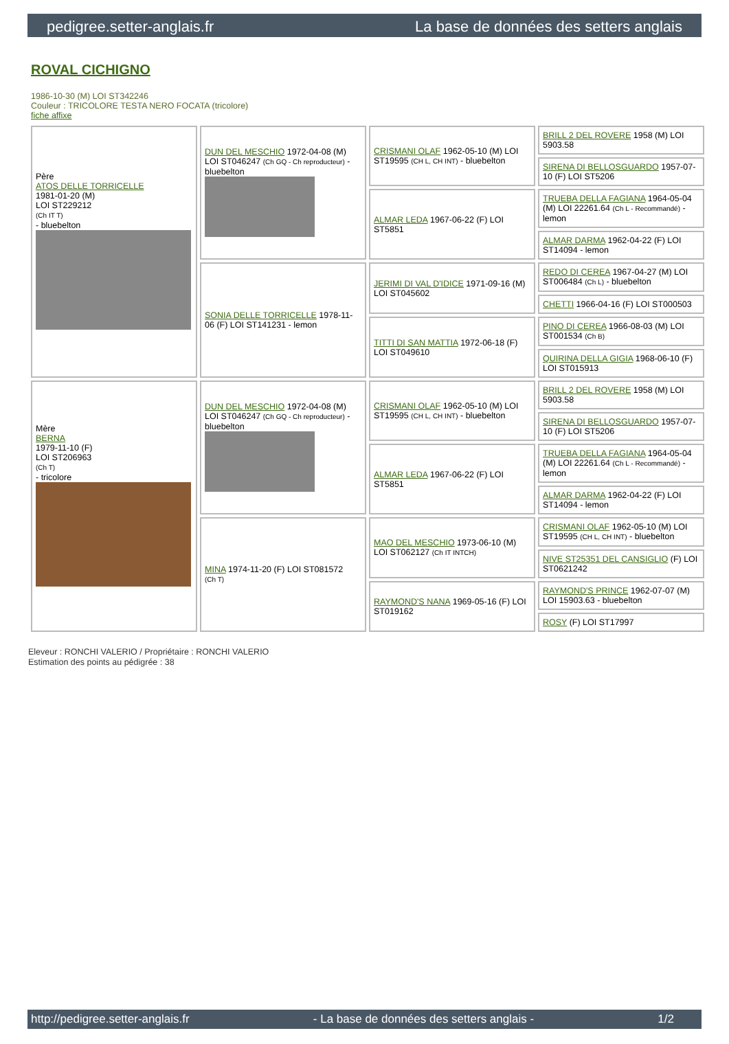pedigree.setter-anglais.fr La base de données des setters anglais
ROVAL CICHIGNO
1986-10-30 (M) LOI ST342246
Couleur : TRICOLORE TESTA NERO FOCATA (tricolore)
fiche affixe
| Père ATOS DELLE TORRICELLE 1981-01-20 (M) LOI ST229212 (Ch IT T) - bluebelton | DUN DEL MESCHIO 1972-04-08 (M) LOI ST046247 (Ch GQ - Ch reproducteur) - bluebelton | CRISMANI OLAF 1962-05-10 (M) LOI ST19595 (CH L, CH INT) - bluebelton | BRILL 2 DEL ROVERE 1958 (M) LOI 5903.58 |
| | | | SIRENA DI BELLOSGUARDO 1957-07-10 (F) LOI ST5206 |
| | | ALMAR LEDA 1967-06-22 (F) LOI ST5851 | TRUEBA DELLA FAGIANA 1964-05-04 (M) LOI 22261.64 (Ch L - Recommandé) - lemon |
| | | | ALMAR DARMA 1962-04-22 (F) LOI ST14094 - lemon |
| | SONIA DELLE TORRICELLE 1978-11-06 (F) LOI ST141231 - lemon | JERIMI DI VAL D'IDICE 1971-09-16 (M) LOI ST045602 | REDO DI CEREA 1967-04-27 (M) LOI ST006484 (Ch L) - bluebelton |
| | | | CHETTI 1966-04-16 (F) LOI ST000503 |
| | | TITTI DI SAN MATTIA 1972-06-18 (F) LOI ST049610 | PINO DI CEREA 1966-08-03 (M) LOI ST001534 (Ch B) |
| | | | QUIRINA DELLA GIGIA 1968-06-10 (F) LOI ST015913 |
| Mère BERNA 1979-11-10 (F) LOI ST206963 (Ch T) - tricolore | DUN DEL MESCHIO 1972-04-08 (M) LOI ST046247 (Ch GQ - Ch reproducteur) - bluebelton | CRISMANI OLAF 1962-05-10 (M) LOI ST19595 (CH L, CH INT) - bluebelton | BRILL 2 DEL ROVERE 1958 (M) LOI 5903.58 |
| | | | SIRENA DI BELLOSGUARDO 1957-07-10 (F) LOI ST5206 |
| | | ALMAR LEDA 1967-06-22 (F) LOI ST5851 | TRUEBA DELLA FAGIANA 1964-05-04 (M) LOI 22261.64 (Ch L - Recommandé) - lemon |
| | | | ALMAR DARMA 1962-04-22 (F) LOI ST14094 - lemon |
| | MINA 1974-11-20 (F) LOI ST081572 (Ch T) | MAO DEL MESCHIO 1973-06-10 (M) LOI ST062127 (Ch IT INTCH) | CRISMANI OLAF 1962-05-10 (M) LOI ST19595 (CH L, CH INT) - bluebelton |
| | | | NIVE ST25351 DEL CANSIGLIO (F) LOI ST0621242 |
| | | RAYMOND'S NANA 1969-05-16 (F) LOI ST019162 | RAYMOND'S PRINCE 1962-07-07 (M) LOI 15903.63 - bluebelton |
| | | | ROSY (F) LOI ST17997 |
Eleveur : RONCHI VALERIO / Propriétaire : RONCHI VALERIO
Estimation des points au pédigrée : 38
http://pedigree.setter-anglais.fr - La base de données des setters anglais - 1/2